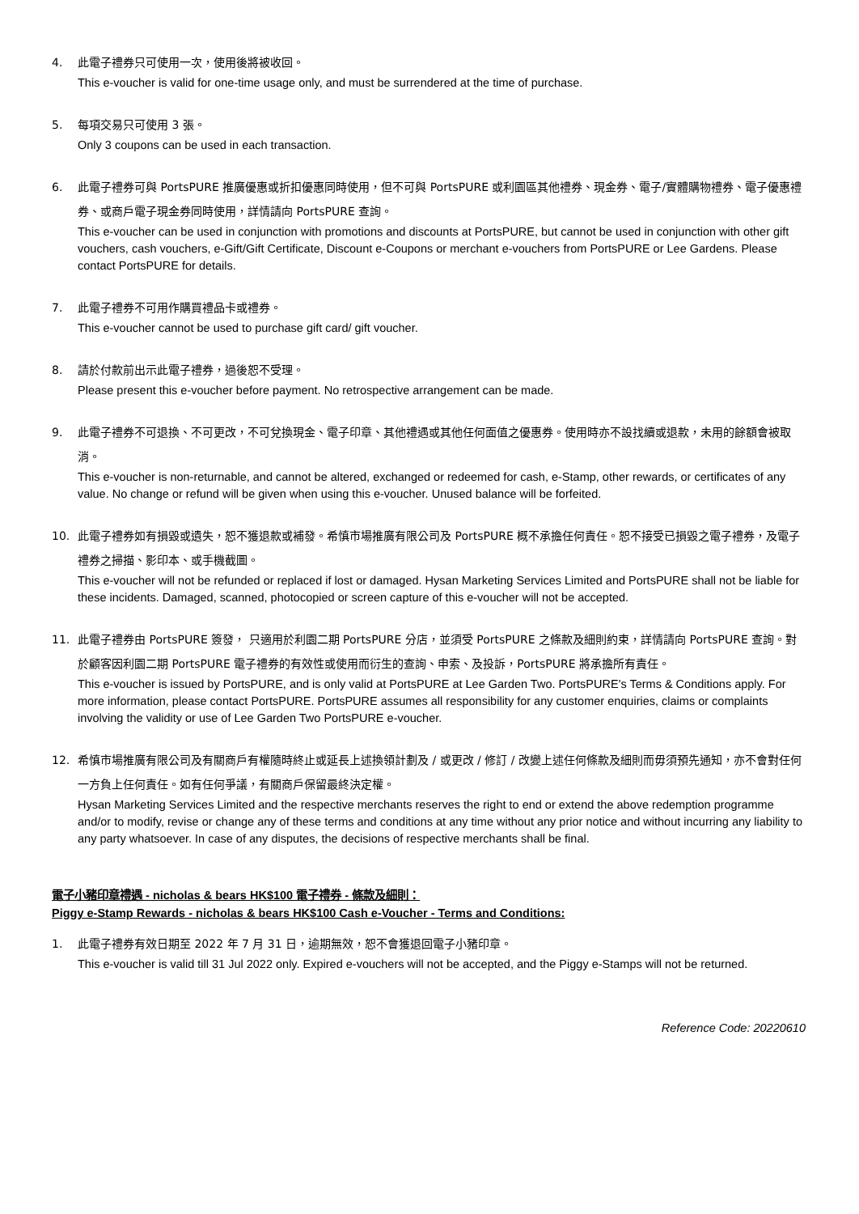4. 此電子禮券只可使用一次，使用後將被收回。
This e-voucher is valid for one-time usage only, and must be surrendered at the time of purchase.
5. 每項交易只可使用 3 張。
Only 3 coupons can be used in each transaction.
6. 此電子禮券可與 PortsPURE 推廣優惠或折扣優惠同時使用，但不可與 PortsPURE 或利園區其他禮券、現金券、電子/實體購物禮券、電子優惠禮券、或商戶電子現金券同時使用，詳情請向 PortsPURE 查詢。
This e-voucher can be used in conjunction with promotions and discounts at PortsPURE, but cannot be used in conjunction with other gift vouchers, cash vouchers, e-Gift/Gift Certificate, Discount e-Coupons or merchant e-vouchers from PortsPURE or Lee Gardens. Please contact PortsPURE for details.
7. 此電子禮券不可用作購買禮品卡或禮券。
This e-voucher cannot be used to purchase gift card/ gift voucher.
8. 請於付款前出示此電子禮券，過後恕不受理。
Please present this e-voucher before payment. No retrospective arrangement can be made.
9. 此電子禮券不可退換、不可更改，不可兌換現金、電子印章、其他禮遇或其他任何面值之優惠券。使用時亦不設找續或退款，未用的餘額會被取消。
This e-voucher is non-returnable, and cannot be altered, exchanged or redeemed for cash, e-Stamp, other rewards, or certificates of any value. No change or refund will be given when using this e-voucher. Unused balance will be forfeited.
10. 此電子禮券如有損毀或遺失，恕不獲退款或補發。希慎市場推廣有限公司及 PortsPURE 概不承擔任何責任。恕不接受已損毀之電子禮券，及電子禮券之掃描、影印本、或手機截圖。
This e-voucher will not be refunded or replaced if lost or damaged. Hysan Marketing Services Limited and PortsPURE shall not be liable for these incidents. Damaged, scanned, photocopied or screen capture of this e-voucher will not be accepted.
11. 此電子禮券由 PortsPURE 簽發， 只適用於利園二期 PortsPURE 分店，並須受 PortsPURE 之條款及細則約束，詳情請向 PortsPURE 查詢。對於顧客因利園二期 PortsPURE 電子禮券的有效性或使用而衍生的查詢、申索、及投訴，PortsPURE 將承擔所有責任。
This e-voucher is issued by PortsPURE, and is only valid at PortsPURE at Lee Garden Two. PortsPURE's Terms & Conditions apply. For more information, please contact PortsPURE. PortsPURE assumes all responsibility for any customer enquiries, claims or complaints involving the validity or use of Lee Garden Two PortsPURE e-voucher.
12. 希慎市場推廣有限公司及有關商戶有權隨時終止或延長上述換領計劃及 / 或更改 / 修訂 / 改變上述任何條款及細則而毋須預先通知，亦不會對任何一方負上任何責任。如有任何爭議，有關商戶保留最終決定權。
Hysan Marketing Services Limited and the respective merchants reserves the right to end or extend the above redemption programme and/or to modify, revise or change any of these terms and conditions at any time without any prior notice and without incurring any liability to any party whatsoever. In case of any disputes, the decisions of respective merchants shall be final.
電子小豬印章禮遇 - nicholas & bears HK$100 電子禮券 - 條款及細則：
Piggy e-Stamp Rewards - nicholas & bears HK$100 Cash e-Voucher - Terms and Conditions:
1. 此電子禮券有效日期至 2022 年 7 月 31 日，逾期無效，恕不會獲退回電子小豬印章。
This e-voucher is valid till 31 Jul 2022 only. Expired e-vouchers will not be accepted, and the Piggy e-Stamps will not be returned.
Reference Code: 20220610